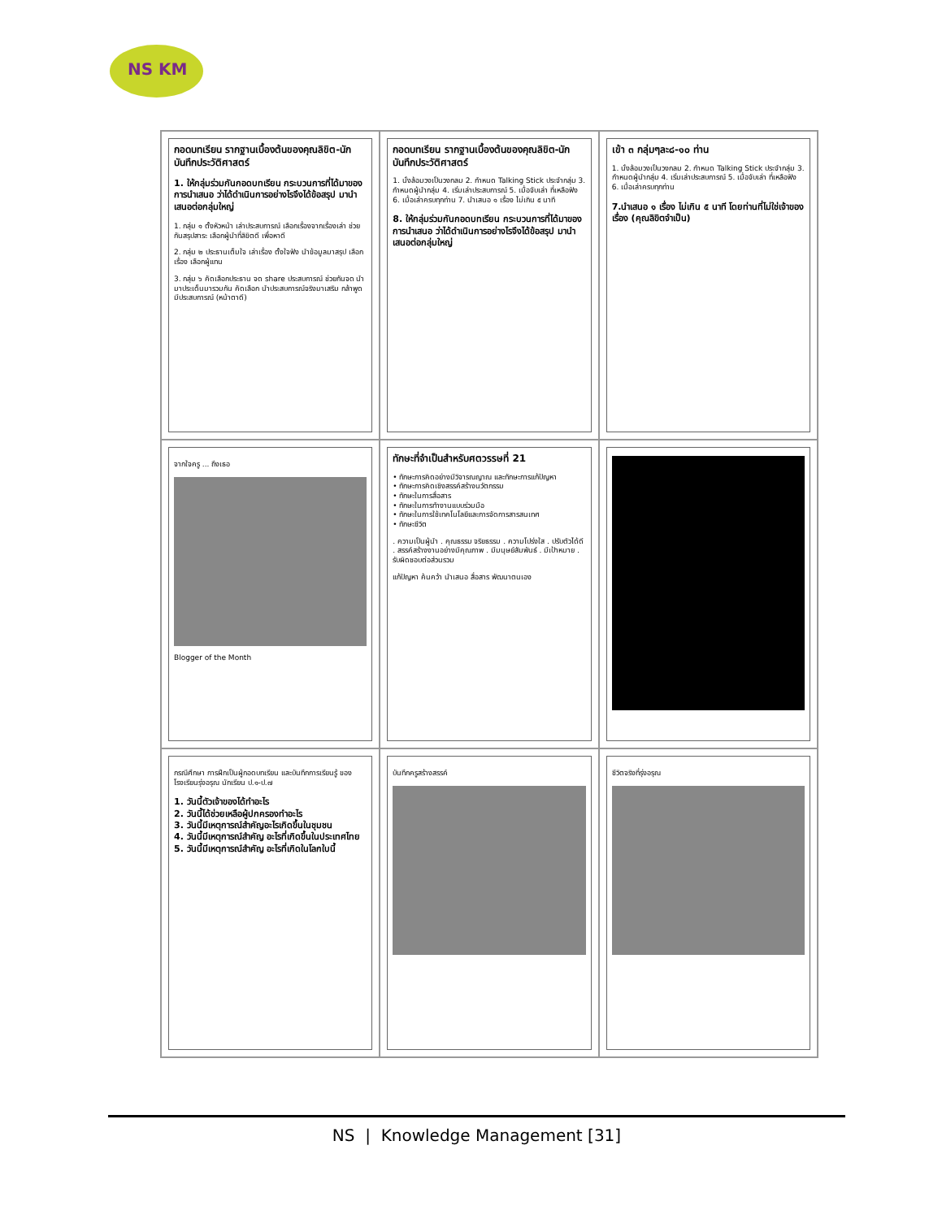NS KM
กอดบทเรียน รากฐานเบื้องต้นของคุณลิขิต-นักบันทึกประวัติศาสตร์
1. ให้กลุ่มร่วมกันกอดบทเรียน กระบวนการที่ได้มาของการนำเสนอ ว่าได้ดำเนินการอย่างไรจึงได้ข้อสรุป มานำเสนอต่อกลุ่มใหญ่
1. กลุ่ม ๑ ตั้งหัวหน้า เล่าประสบการณ์ เลือกเรื่องจากเรื่องเล่า ช่วยกันสรุปสาระ เลือกผู้นำที่ลิขิตดี เพื่อหาดี
2. กลุ่ม ๒ ประธานเต็มใจ เล่าเรื่อง ตั้งใจฟัง นำข้อมูลมาสรุป เลือกเรื่อง เลือกผู้แทน
3. กลุ่ม ๖ คัดเลือกประธาน จด share ประสบการณ์ ช่วยกันจด นำมาประเด็นมารวมกัน คัดเลือก นำประสบการณ์จริงมาเสริม กล้าพูด มีประสบการณ์ (หน้าตาดี)
กอดบทเรียน รากฐานเบื้องต้นของคุณลิขิต-นักบันทึกประวัติศาสตร์
1. นั่งล้อมวงเป็นวงกลม 2. กำหนด Talking Stick ประจำกลุ่ม 3. กำหนดผู้นำกลุ่ม 4. เริ่มเล่าประสบการณ์ 5. เมื่อจับเล่า ที่เหลือฟัง 6. เมื่อเล่าครบทุกท่าน 7. นำเสนอ ๑ เรื่อง ไม่เกิน ๕ นาที
8. ให้กลุ่มร่วมกันกอดบทเรียน กระบวนการที่ได้มาของการนำเสนอ ว่าได้ดำเนินการอย่างไรจึงได้ข้อสรุป มานำเสนอต่อกลุ่มใหญ่
เข้า ๓ กลุ่มๆละ๘-๑๐ ท่าน
1. นั่งล้อมวงเป็นวงกลม 2. กำหนด Talking Stick ประจำกลุ่ม 3. กำหนดผู้นำกลุ่ม 4. เริ่มเล่าประสบการณ์ 5. เมื่อจับเล่า ที่เหลือฟัง 6. เมื่อเล่าครบทุกท่าน
7.นำเสนอ ๑ เรื่อง ไม่เกิน ๕ นาที โดยท่านที่ไม่ใช่เจ้าของเรื่อง (คุณลิขิตจำเป็น)
จากใจครู ... ถึงเธอ
Blogger of the Month
ทักษะที่จำเป็นสำหรับศตวรรษที่ 21
• ทักษะการคิดอย่างมีวิจารณญาณ และทักษะการแก้ปัญหา
• ทักษะการคิดเชิงสรรค์สร้างนวัตกรรม
• ทักษะในการสื่อสาร
• ทักษะในการทำงานแบบร่วมมือ
• ทักษะในการใช้เทคโนโลยีและการจัดการสารสนเทศ
• ทักษะชีวิต
. ความเป็นผู้นำ . คุณธรรม จริยธรรม . ความโปร่งใส . ปรับตัวได้ดี . สรรค์สร้างงานอย่างมีคุณภาพ . มีมนุษย์สัมพันธ์ . มีเป้าหมาย . รับผิดชอบต่อส่วนรวม
แก้ปัญหา ค้นคว้า นำเสนอ สื่อสาร พัฒนาตนเอง
กรณีศึกษา การฝึกเป็นผู้กอดบทเรียน และบันทึกการเรียนรู้ ของโรงเรียนรุ่งอรุณ นักเรียน ป.๑-ป.๗
1. วันนี้ตัวเจ้าของได้ทำอะไร
2. วันนี้ได้ช่วยเหลือผู้ปกครองทำอะไร
3. วันนี้มีเหตุการณ์สำคัญอะไรเกิดขึ้นในชุมชน
4. วันนี้มีเหตุการณ์สำคัญ อะไรที่เกิดขึ้นในประเทศไทย
5. วันนี้มีเหตุการณ์สำคัญ อะไรที่เกิดในโลกใบนี้
บันทึกครูสร้างสรรค์
ชีวิตจริงที่รุ่งอรุณ
NS | Knowledge Management [31]